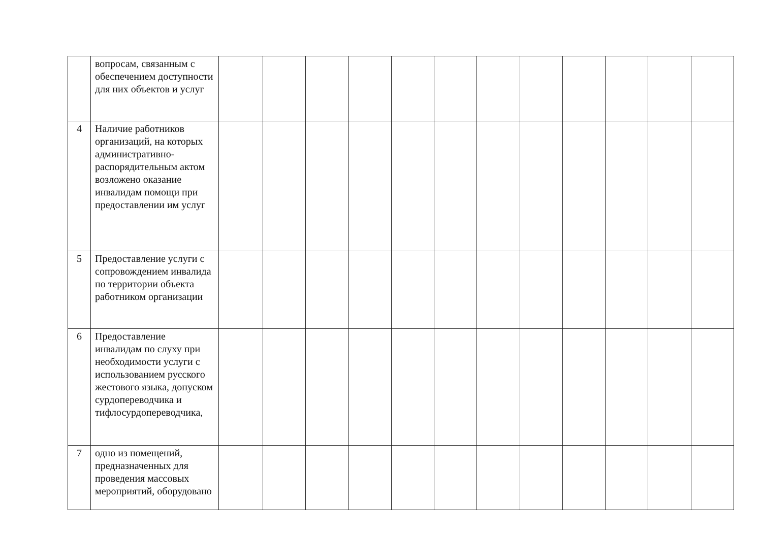| | вопросам, связанным с обеспечением доступности для них объектов и услуг | | | | | | | | | | | | |
| 4 | Наличие работников организаций, на которых административно-распорядительным актом возложено оказание инвалидам помощи при предоставлении им услуг | | | | | | | | | | | | |
| 5 | Предоставление услуги с сопровождением инвалида по территории объекта работником организации | | | | | | | | | | | | |
| 6 | Предоставление инвалидам по слуху при необходимости услуги с использованием русского жестового языка, допуском сурдопереводчика и тифлосурдопереводчика, | | | | | | | | | | | | |
| 7 | одно из помещений, предназначенных для проведения массовых мероприятий, оборудовано | | | | | | | | | | | | |